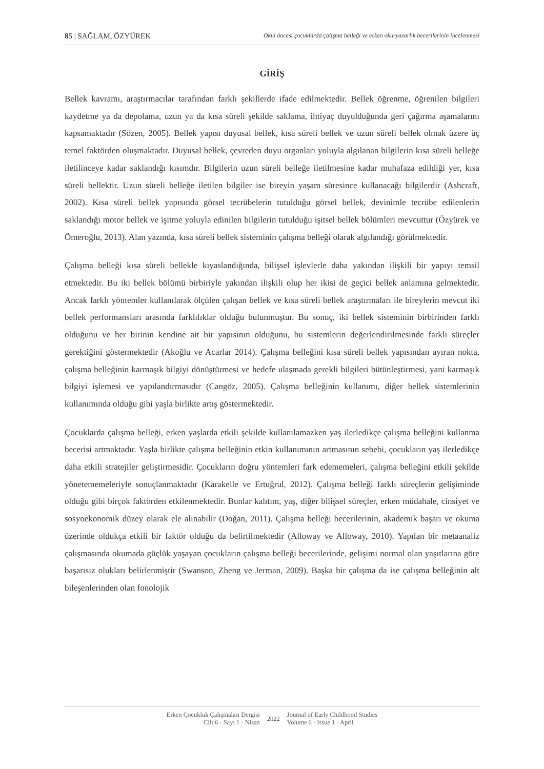85 | SAĞLAM, ÖZYÜREK Okul öncesi çocuklarda çalışma belleği ve erken okuryazarlık becerilerinin incelenmesi
GİRİŞ
Bellek kavramı, araştırmacılar tarafından farklı şekillerde ifade edilmektedir. Bellek öğrenme, öğrenilen bilgileri kaydetme ya da depolama, uzun ya da kısa süreli şekilde saklama, ihtiyaç duyulduğunda geri çağırma aşamalarını kapsamaktadır (Sözen, 2005). Bellek yapısı duyusal bellek, kısa süreli bellek ve uzun süreli bellek olmak üzere üç temel faktörden oluşmaktadır. Duyusal bellek, çevreden duyu organları yoluyla algılanan bilgilerin kısa süreli belleğe iletilinceye kadar saklandığı kısımdır. Bilgilerin uzun süreli belleğe iletilmesine kadar muhafaza edildiği yer, kısa süreli bellektir. Uzun süreli belleğe iletilen bilgiler ise bireyin yaşam süresince kullanacağı bilgilerdir (Ashcraft, 2002). Kısa süreli bellek yapısında görsel tecrübelerin tutulduğu görsel bellek, devinimle tecrübe edilenlerin saklandığı motor bellek ve işitme yoluyla edinilen bilgilerin tutulduğu işitsel bellek bölümleri mevcuttur (Özyürek ve Ömeroğlu, 2013). Alan yazında, kısa süreli bellek sisteminin çalışma belleği olarak algılandığı görülmektedir.
Çalışma belleği kısa süreli bellekle kıyaslandığında, bilişsel işlevlerle daha yakından ilişkili bir yapıyı temsil etmektedir. Bu iki bellek bölümü birbiriyle yakından ilişkili olup her ikisi de geçici bellek anlamına gelmektedir. Ancak farklı yöntemler kullanılarak ölçülen çalışan bellek ve kısa süreli bellek araştırmaları ile bireylerin mevcut iki bellek performansları arasında farklılıklar olduğu bulunmuştur. Bu sonuç, iki bellek sisteminin birbirinden farklı olduğunu ve her birinin kendine ait bir yapısının olduğunu, bu sistemlerin değerlendirilmesinde farklı süreçler gerektiğini göstermektedir (Akoğlu ve Acarlar 2014). Çalışma belleğini kısa süreli bellek yapısından ayıran nokta, çalışma belleğinin karmaşık bilgiyi dönüştürmesi ve hedefe ulaşmada gerekli bilgileri bütünleştirmesi, yani karmaşık bilgiyi işlemesi ve yapılandırmasıdır (Cangöz, 2005). Çalışma belleğinin kullanımı, diğer bellek sistemlerinin kullanımında olduğu gibi yaşla birlikte artış göstermektedir.
Çocuklarda çalışma belleği, erken yaşlarda etkili şekilde kullanılamazken yaş ilerledikçe çalışma belleğini kullanma becerisi artmaktadır. Yaşla birlikte çalışma belleğinin etkin kullanımının artmasının sebebi, çocukların yaş ilerledikçe daha etkili stratejiler geliştirmesidir. Çocukların doğru yöntemleri fark edememeleri, çalışma belleğini etkili şekilde yönetememeleriyle sonuçlanmaktadır (Karakelle ve Ertuğrul, 2012). Çalışma belleği farklı süreçlerin gelişiminde olduğu gibi birçok faktörden etkilenmektedir. Bunlar kalıtım, yaş, diğer bilişsel süreçler, erken müdahale, cinsiyet ve sosyoekonomik düzey olarak ele alınabilir (Doğan, 2011). Çalışma belleği becerilerinin, akademik başarı ve okuma üzerinde oldukça etkili bir faktör olduğu da belirtilmektedir (Alloway ve Alloway, 2010). Yapılan bir metaanaliz çalışmasında okumada güçlük yaşayan çocukların çalışma belleği becerilerinde, gelişimi normal olan yaşıtlarına göre başarısız olukları belirlenmiştir (Swanson, Zheng ve Jerman, 2009). Başka bir çalışma da ise çalışma belleğinin alt bileşenlerinden olan fonolojik
Erken Çocukluk Çalışmaları Dergisi
Cilt 6 · Sayı 1 · Nisan
2022
Journal of Early Childhood Studies
Volume 6 · Issue 1 · April